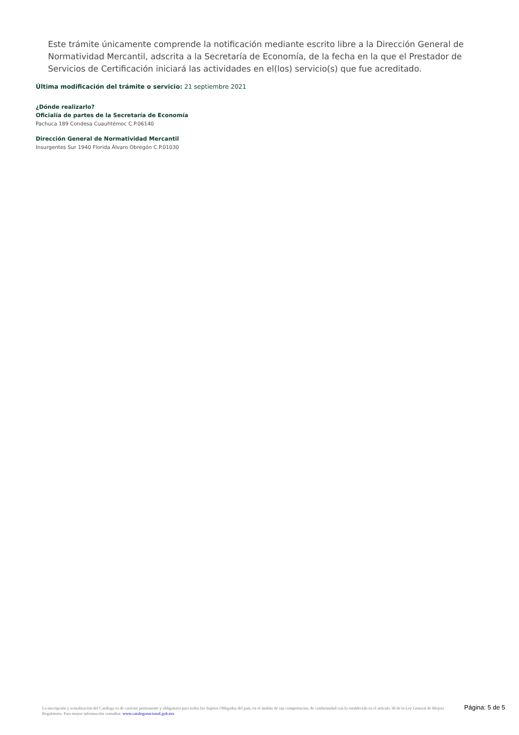Este trámite únicamente comprende la notificación mediante escrito libre a la Dirección General de Normatividad Mercantil, adscrita a la Secretaría de Economía, de la fecha en la que el Prestador de Servicios de Certificación iniciará las actividades en el(los) servicio(s) que fue acreditado.
Última modificación del trámite o servicio: 21 septiembre 2021
¿Dónde realizarlo?
Oficialía de partes de la Secretaría de Economía
Pachuca 189 Condesa Cuauhtémoc C.P.06140
Dirección General de Normatividad Mercantil
Insurgentes Sur 1940 Florida Álvaro Obregón C.P.01030
La inscripción y actualización del Catálogo es de carácter permanente y obligatorio para todos los Sujetos Obligados del país, en el ámbito de sus competencias, de conformidad con lo establecido en el artículo 38 de la Ley General de Mejora Regulatoria. Para mayor información consultar: www.catalogonacional.gob.mx
Página: 5 de 5